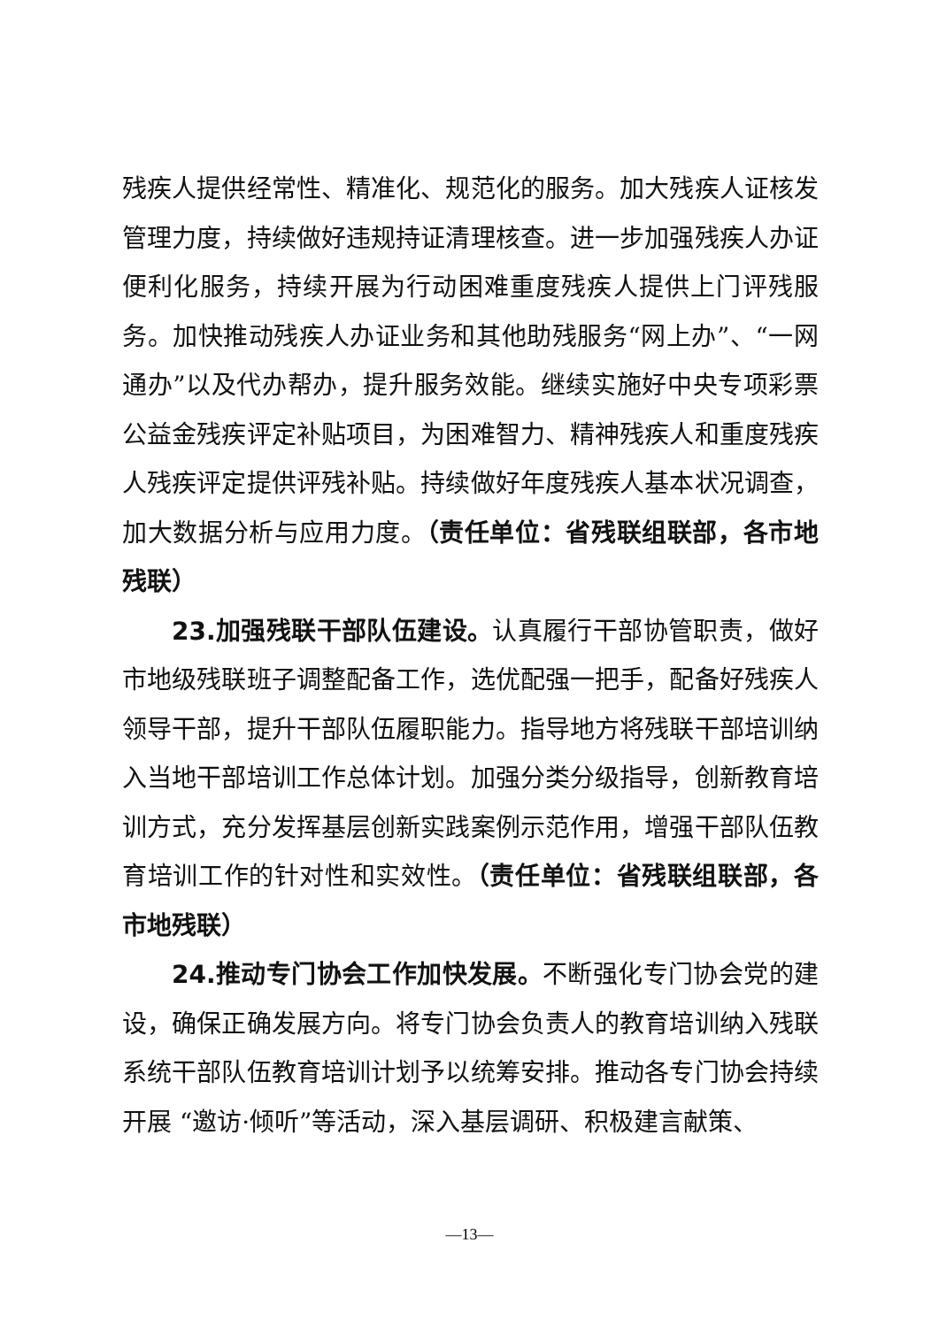残疾人提供经常性、精准化、规范化的服务。加大残疾人证核发管理力度，持续做好违规持证清理核查。进一步加强残疾人办证便利化服务，持续开展为行动困难重度残疾人提供上门评残服务。加快推动残疾人办证业务和其他助残服务“网上办”、“一网通办”以及代办帮办，提升服务效能。继续实施好中央专项彩票公益金残疾评定补贴项目，为困难智力、精神残疾人和重度残疾人残疾评定提供评残补贴。持续做好年度残疾人基本状况调查，加大数据分析与应用力度。（责任单位：省残联组联部，各市地残联）
23.加强残联干部队伍建设。认真履行干部协管职责，做好市地级残联班子调整配备工作，选优配强一把手，配备好残疾人领导干部，提升干部队伍履职能力。指导地方将残联干部培训纳入当地干部培训工作总体计划。加强分类分级指导，创新教育培训方式，充分发挥基层创新实践案例示范作用，增强干部队伍教育培训工作的针对性和实效性。（责任单位：省残联组联部，各市地残联）
24.推动专门协会工作加快发展。不断强化专门协会党的建设，确保正确发展方向。将专门协会负责人的教育培训纳入残联系统干部队伍教育培训计划予以统筹安排。推动各专门协会持续开展 “邀访·倾听”等活动，深入基层调研、积极建言献策、
—13—